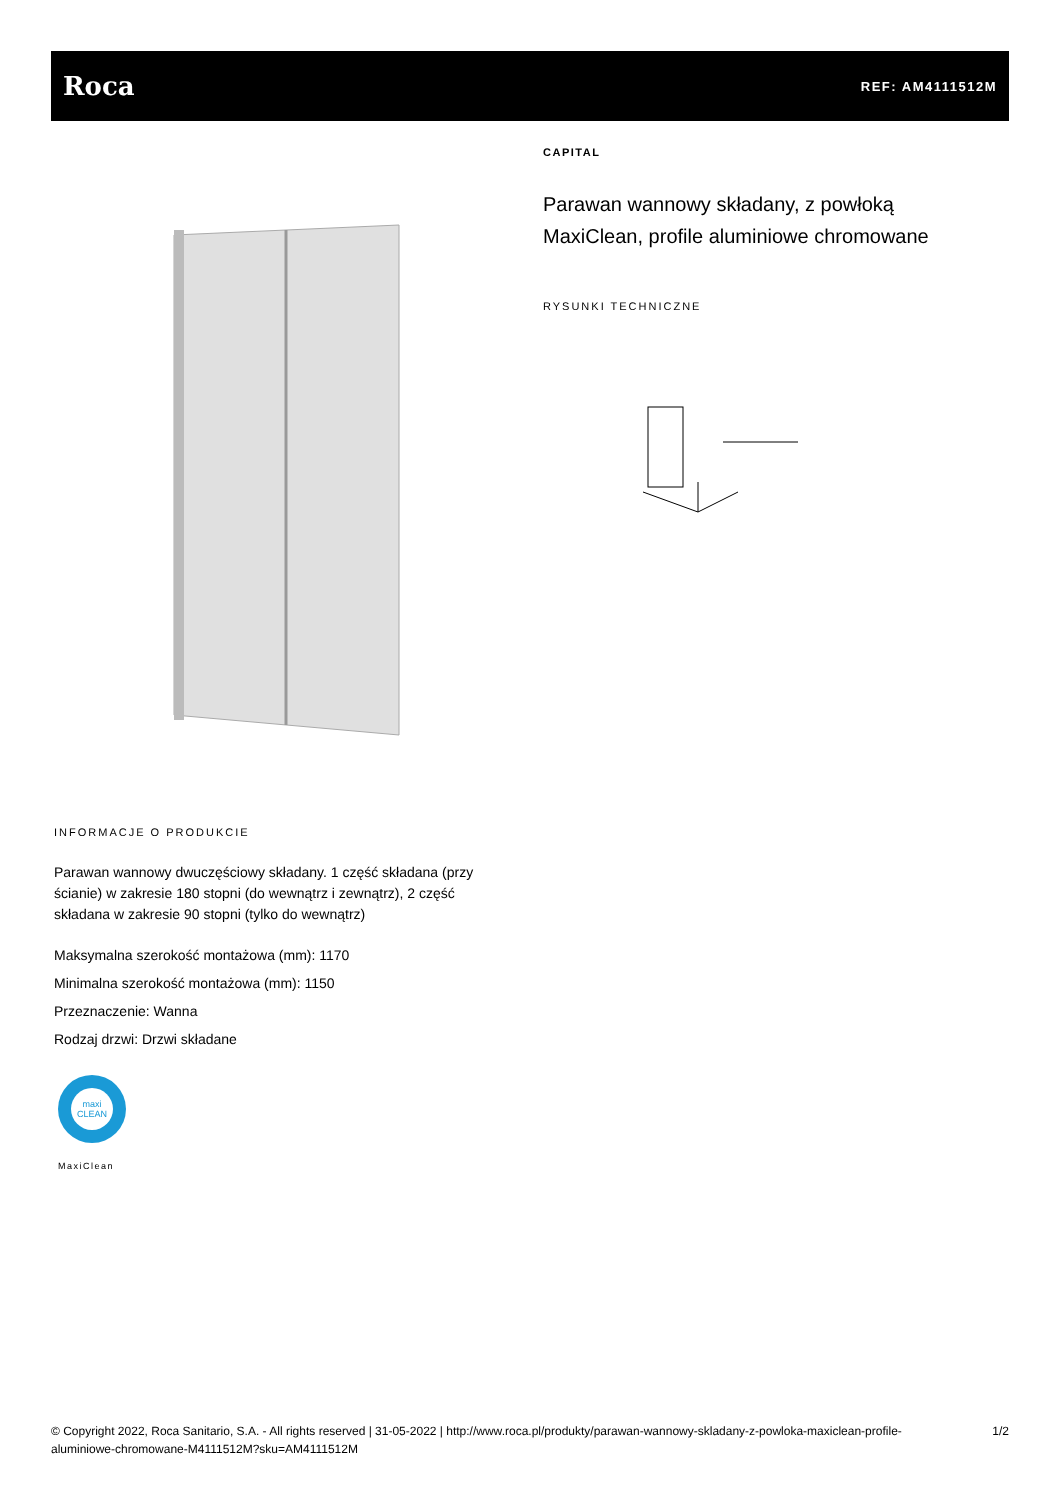Roca
REF: AM4111512M
CAPITAL
Parawan wannowy składany, z powłoką MaxiClean, profile aluminiowe chromowane
RYSUNKI TECHNICZNE
INFORMACJE O PRODUKCIE
Parawan wannowy dwuczęściowy składany. 1 część składana (przy ścianie) w zakresie 180 stopni (do wewnątrz i zewnątrz), 2 część składana w zakresie 90 stopni (tylko do wewnątrz)
Maksymalna szerokość montażowa (mm): 1170
Minimalna szerokość montażowa (mm): 1150
Przeznaczenie: Wanna
Rodzaj drzwi: Drzwi składane
maxi
CLEAN
MaxiClean
© Copyright 2022, Roca Sanitario, S.A. - All rights reserved | 31-05-2022 | http://www.roca.pl/produkty/parawan-wannowy-skladany-z-powloka-maxiclean-profile-aluminiowe-chromowane-M4111512M?sku=AM4111512M 1/2